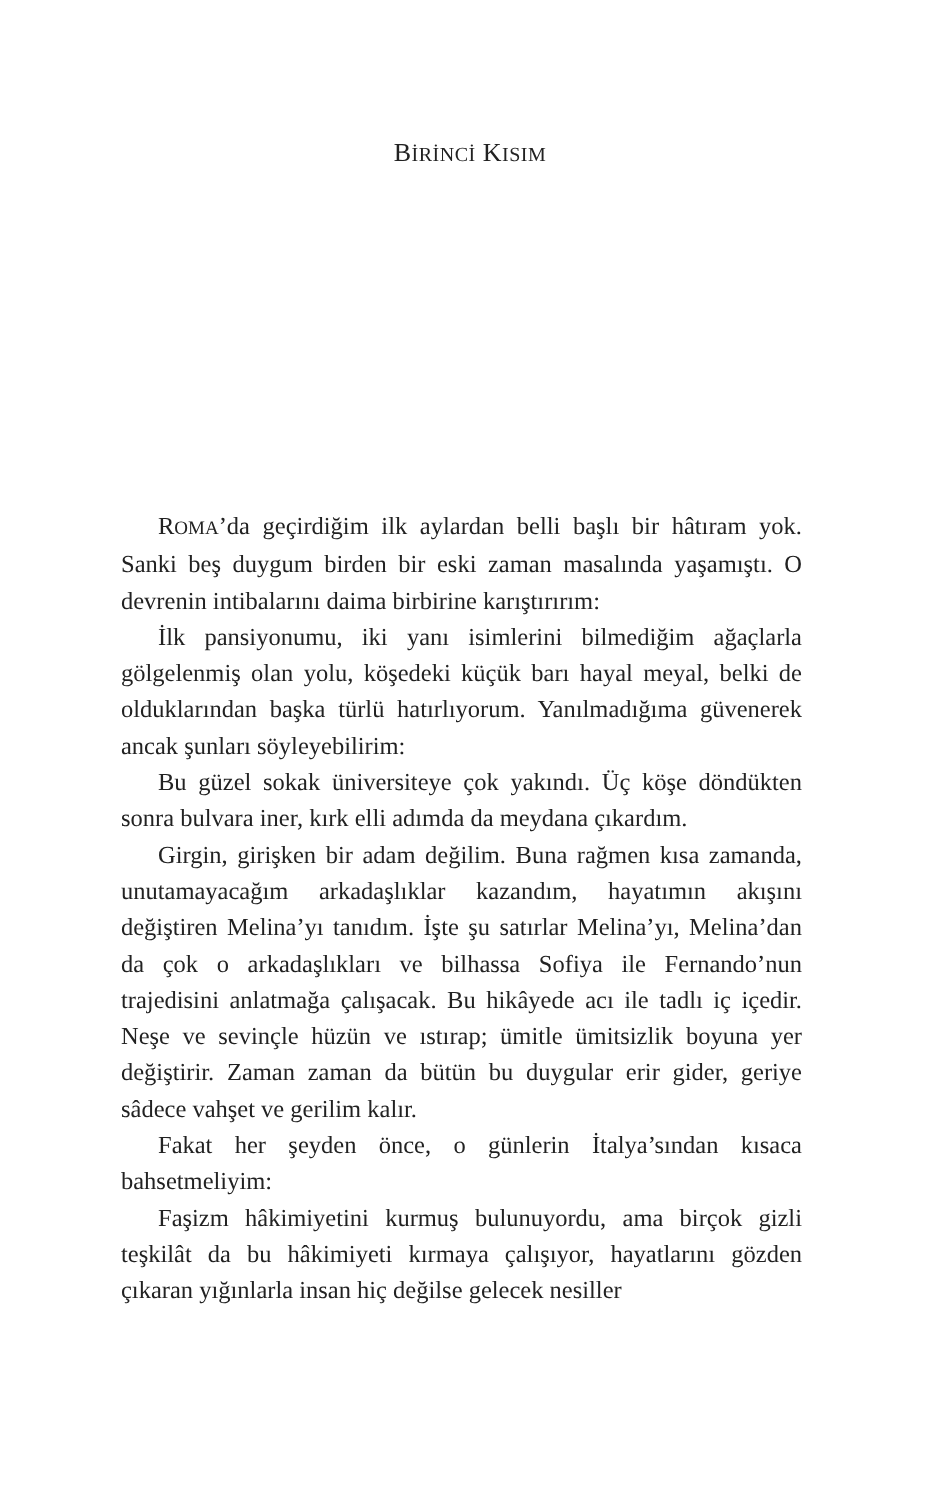BİRİNCİ KISIM
ROMA’da geçirdiğim ilk aylardan belli başlı bir hâtıram yok. Sanki beş duygum birden bir eski zaman masalında yaşamıştı. O devrenin intibalarını daima birbirine karıştırırım:
İlk pansiyonumu, iki yanı isimlerini bilmediğim ağaçlarla gölgelenmiş olan yolu, köşedeki küçük barı hayal meyal, belki de olduklarından başka türlü hatırlıyorum. Yanılmadığıma güvenerek ancak şunları söyleyebilirim:
Bu güzel sokak üniversiteye çok yakındı. Üç köşe döndükten sonra bulvara iner, kırk elli adımda da meydana çıkardım.
Girgin, girişken bir adam değilim. Buna rağmen kısa zamanda, unutamayacağım arkadaşlıklar kazandım, hayatımın akışını değiştiren Melina’yı tanıdım. İşte şu satırlar Melina’yı, Melina’dan da çok o arkadaşlıkları ve bilhassa Sofiya ile Fernando’nun trajedisini anlatmağa çalışacak. Bu hikâyede acı ile tadlı iç içedir. Neşe ve sevinçle hüzün ve ıstırap; ümitle ümitsizlik boyuna yer değiştirir. Zaman zaman da bütün bu duygular erir gider, geriye sâdece vahşet ve gerilim kalır.
Fakat her şeyden önce, o günlerin İtalya’sından kısaca bahsetmeliyim:
Faşizm hâkimiyetini kurmuş bulunuyordu, ama birçok gizli teşkilât da bu hâkimiyeti kırmaya çalışıyor, hayatlarını gözden çıkaran yığınlarla insan hiç değilse gelecek nesiller